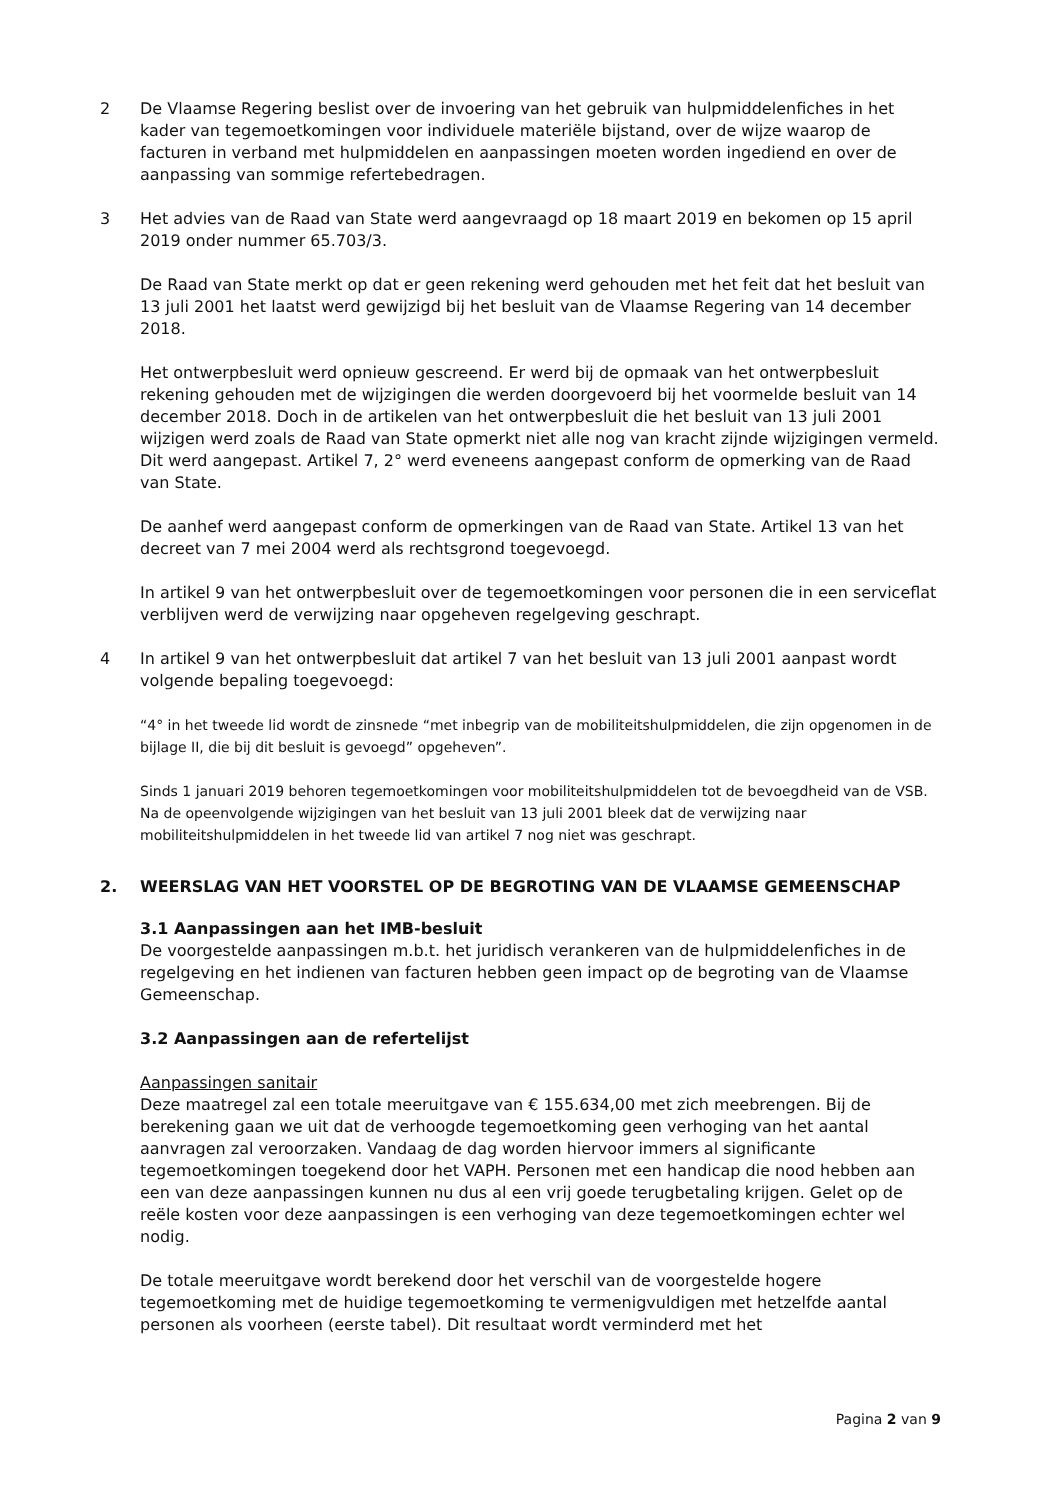2 De Vlaamse Regering beslist over de invoering van het gebruik van hulpmiddelenfiches in het kader van tegemoetkomingen voor individuele materiële bijstand, over de wijze waarop de facturen in verband met hulpmiddelen en aanpassingen moeten worden ingediend en over de aanpassing van sommige refertebedragen.
3 Het advies van de Raad van State werd aangevraagd op 18 maart 2019 en bekomen op 15 april 2019 onder nummer 65.703/3.
De Raad van State merkt op dat er geen rekening werd gehouden met het feit dat het besluit van 13 juli 2001 het laatst werd gewijzigd bij het besluit van de Vlaamse Regering van 14 december 2018.
Het ontwerpbesluit werd opnieuw gescreend. Er werd bij de opmaak van het ontwerpbesluit rekening gehouden met de wijzigingen die werden doorgevoerd bij het voormelde besluit van 14 december 2018. Doch in de artikelen van het ontwerpbesluit die het besluit van 13 juli 2001 wijzigen werd zoals de Raad van State opmerkt niet alle nog van kracht zijnde wijzigingen vermeld. Dit werd aangepast. Artikel 7, 2° werd eveneens aangepast conform de opmerking van de Raad van State.
De aanhef werd aangepast conform de opmerkingen van de Raad van State. Artikel 13 van het decreet van 7 mei 2004 werd als rechtsgrond toegevoegd.
In artikel 9 van het ontwerpbesluit over de tegemoetkomingen voor personen die in een serviceflat verblijven werd de verwijzing naar opgeheven regelgeving geschrapt.
4 In artikel 9 van het ontwerpbesluit dat artikel 7 van het besluit van 13 juli 2001 aanpast wordt volgende bepaling toegevoegd:
“4° in het tweede lid wordt de zinsnede “met inbegrip van de mobiliteitshulpmiddelen, die zijn opgenomen in de bijlage II, die bij dit besluit is gevoegd” opgeheven”.
Sinds 1 januari 2019 behoren tegemoetkomingen voor mobiliteitshulpmiddelen tot de bevoegdheid van de VSB. Na de opeenvolgende wijzigingen van het besluit van 13 juli 2001 bleek dat de verwijzing naar mobiliteitshulpmiddelen in het tweede lid van artikel 7 nog niet was geschrapt.
2. WEERSLAG VAN HET VOORSTEL OP DE BEGROTING VAN DE VLAAMSE GEMEENSCHAP
3.1 Aanpassingen aan het IMB-besluit
De voorgestelde aanpassingen m.b.t. het juridisch verankeren van de hulpmiddelenfiches in de regelgeving en het indienen van facturen hebben geen impact op de begroting van de Vlaamse Gemeenschap.
3.2 Aanpassingen aan de refertelijst
Aanpassingen sanitair
Deze maatregel zal een totale meeruitgave van € 155.634,00 met zich meebrengen. Bij de berekening gaan we uit dat de verhoogde tegemoetkoming geen verhoging van het aantal aanvragen zal veroorzaken. Vandaag de dag worden hiervoor immers al significante tegemoetkomingen toegekend door het VAPH. Personen met een handicap die nood hebben aan een van deze aanpassingen kunnen nu dus al een vrij goede terugbetaling krijgen. Gelet op de reële kosten voor deze aanpassingen is een verhoging van deze tegemoetkomingen echter wel nodig.
De totale meeruitgave wordt berekend door het verschil van de voorgestelde hogere tegemoetkoming met de huidige tegemoetkoming te vermenigvuldigen met hetzelfde aantal personen als voorheen (eerste tabel). Dit resultaat wordt verminderd met het
Pagina 2 van 9